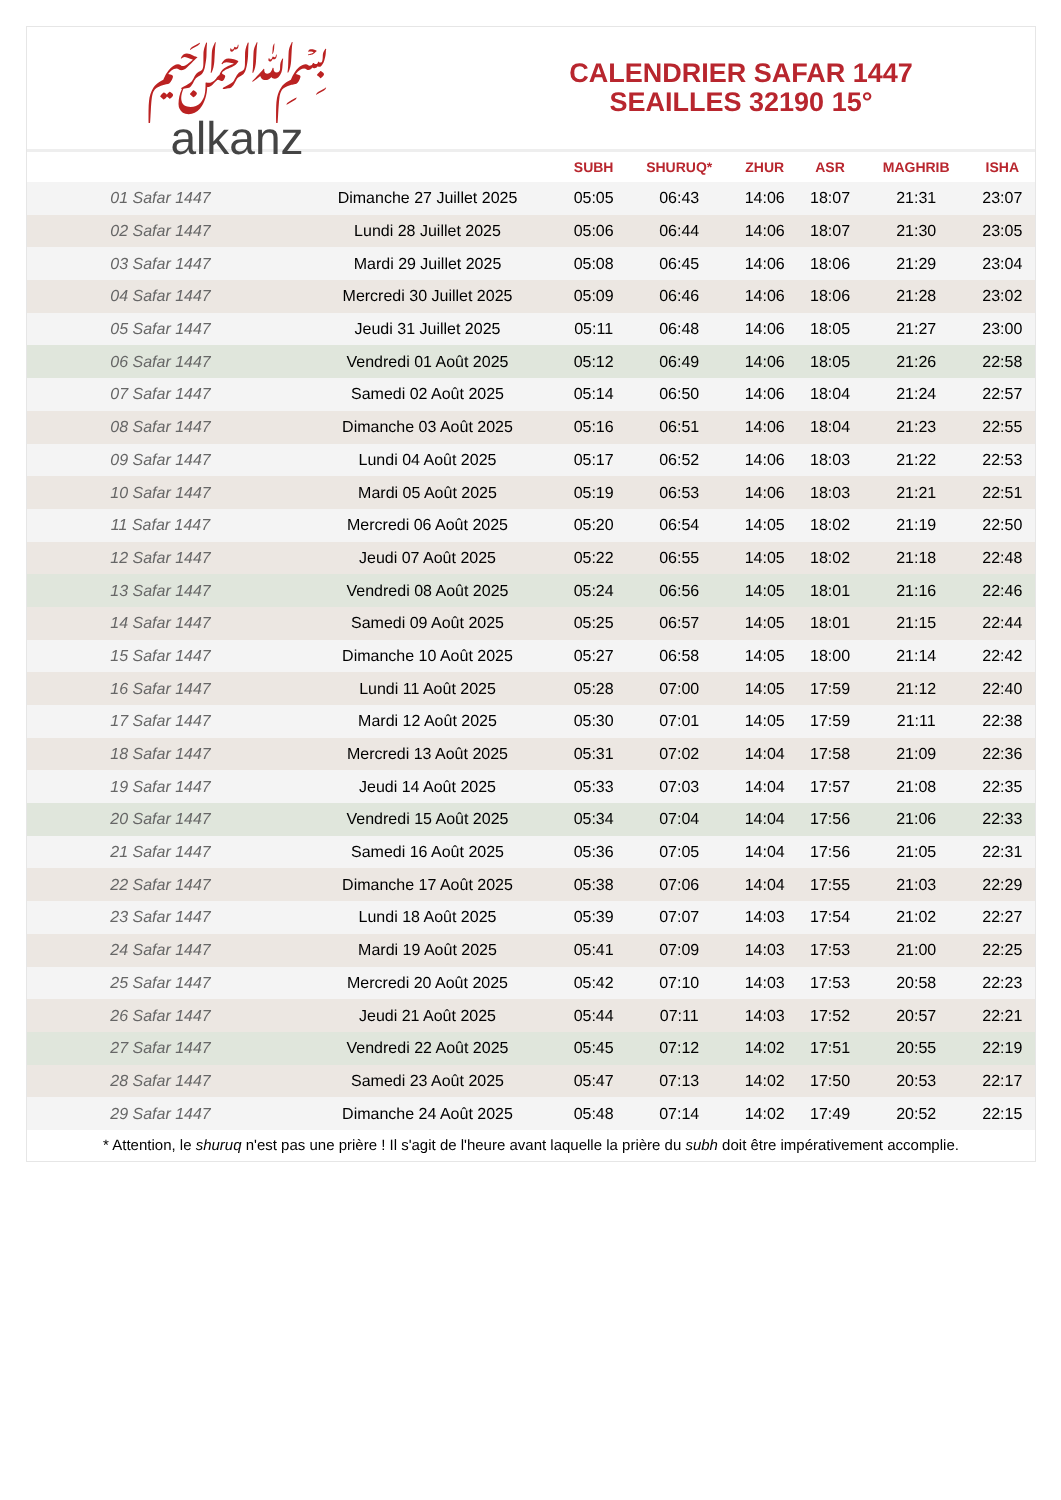﷽
alkanz
CALENDRIER SAFAR 1447
SEAILLES 32190 15°
| | | SUBH | SHURUQ* | ZHUR | ASR | MAGHRIB | ISHA |
| --- | --- | --- | --- | --- | --- | --- | --- |
| 01 Safar 1447 | Dimanche 27 Juillet 2025 | 05:05 | 06:43 | 14:06 | 18:07 | 21:31 | 23:07 |
| 02 Safar 1447 | Lundi 28 Juillet 2025 | 05:06 | 06:44 | 14:06 | 18:07 | 21:30 | 23:05 |
| 03 Safar 1447 | Mardi 29 Juillet 2025 | 05:08 | 06:45 | 14:06 | 18:06 | 21:29 | 23:04 |
| 04 Safar 1447 | Mercredi 30 Juillet 2025 | 05:09 | 06:46 | 14:06 | 18:06 | 21:28 | 23:02 |
| 05 Safar 1447 | Jeudi 31 Juillet 2025 | 05:11 | 06:48 | 14:06 | 18:05 | 21:27 | 23:00 |
| 06 Safar 1447 | Vendredi 01 Août 2025 | 05:12 | 06:49 | 14:06 | 18:05 | 21:26 | 22:58 |
| 07 Safar 1447 | Samedi 02 Août 2025 | 05:14 | 06:50 | 14:06 | 18:04 | 21:24 | 22:57 |
| 08 Safar 1447 | Dimanche 03 Août 2025 | 05:16 | 06:51 | 14:06 | 18:04 | 21:23 | 22:55 |
| 09 Safar 1447 | Lundi 04 Août 2025 | 05:17 | 06:52 | 14:06 | 18:03 | 21:22 | 22:53 |
| 10 Safar 1447 | Mardi 05 Août 2025 | 05:19 | 06:53 | 14:06 | 18:03 | 21:21 | 22:51 |
| 11 Safar 1447 | Mercredi 06 Août 2025 | 05:20 | 06:54 | 14:05 | 18:02 | 21:19 | 22:50 |
| 12 Safar 1447 | Jeudi 07 Août 2025 | 05:22 | 06:55 | 14:05 | 18:02 | 21:18 | 22:48 |
| 13 Safar 1447 | Vendredi 08 Août 2025 | 05:24 | 06:56 | 14:05 | 18:01 | 21:16 | 22:46 |
| 14 Safar 1447 | Samedi 09 Août 2025 | 05:25 | 06:57 | 14:05 | 18:01 | 21:15 | 22:44 |
| 15 Safar 1447 | Dimanche 10 Août 2025 | 05:27 | 06:58 | 14:05 | 18:00 | 21:14 | 22:42 |
| 16 Safar 1447 | Lundi 11 Août 2025 | 05:28 | 07:00 | 14:05 | 17:59 | 21:12 | 22:40 |
| 17 Safar 1447 | Mardi 12 Août 2025 | 05:30 | 07:01 | 14:05 | 17:59 | 21:11 | 22:38 |
| 18 Safar 1447 | Mercredi 13 Août 2025 | 05:31 | 07:02 | 14:04 | 17:58 | 21:09 | 22:36 |
| 19 Safar 1447 | Jeudi 14 Août 2025 | 05:33 | 07:03 | 14:04 | 17:57 | 21:08 | 22:35 |
| 20 Safar 1447 | Vendredi 15 Août 2025 | 05:34 | 07:04 | 14:04 | 17:56 | 21:06 | 22:33 |
| 21 Safar 1447 | Samedi 16 Août 2025 | 05:36 | 07:05 | 14:04 | 17:56 | 21:05 | 22:31 |
| 22 Safar 1447 | Dimanche 17 Août 2025 | 05:38 | 07:06 | 14:04 | 17:55 | 21:03 | 22:29 |
| 23 Safar 1447 | Lundi 18 Août 2025 | 05:39 | 07:07 | 14:03 | 17:54 | 21:02 | 22:27 |
| 24 Safar 1447 | Mardi 19 Août 2025 | 05:41 | 07:09 | 14:03 | 17:53 | 21:00 | 22:25 |
| 25 Safar 1447 | Mercredi 20 Août 2025 | 05:42 | 07:10 | 14:03 | 17:53 | 20:58 | 22:23 |
| 26 Safar 1447 | Jeudi 21 Août 2025 | 05:44 | 07:11 | 14:03 | 17:52 | 20:57 | 22:21 |
| 27 Safar 1447 | Vendredi 22 Août 2025 | 05:45 | 07:12 | 14:02 | 17:51 | 20:55 | 22:19 |
| 28 Safar 1447 | Samedi 23 Août 2025 | 05:47 | 07:13 | 14:02 | 17:50 | 20:53 | 22:17 |
| 29 Safar 1447 | Dimanche 24 Août 2025 | 05:48 | 07:14 | 14:02 | 17:49 | 20:52 | 22:15 |
* Attention, le shuruq n'est pas une prière ! Il s'agit de l'heure avant laquelle la prière du subh doit être impérativement accomplie.